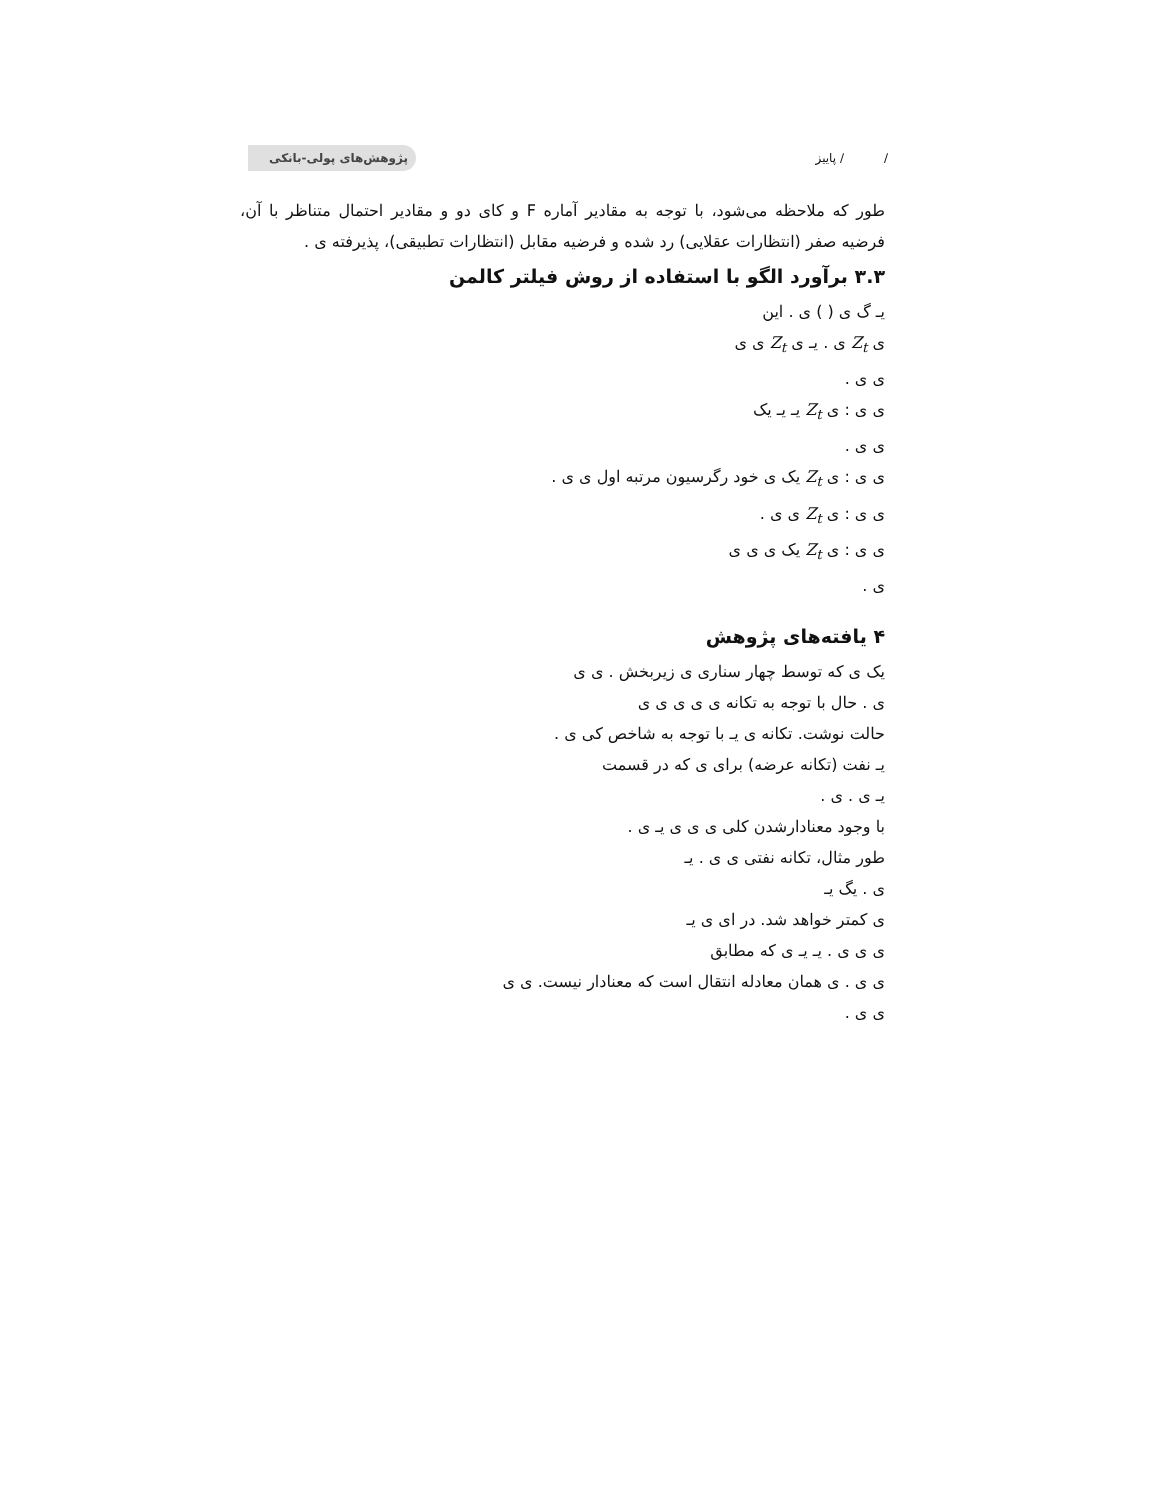/ / پاییز پژوهش‌های پولی-بانکی
طور که ملاحظه می‌شود، با توجه به مقادیر آماره F و کای دو و مقادیر احتمال متناظر با آن، فرضیه صفر (انتظارات عقلایی) رد شده و فرضیه مقابل (انتظارات تطبیقی)، پذیرفته ی .
۳.۳ برآورد الگو با استفاده از روش فیلتر کالمن
یـ گ ی ( ) ی . این
ی Z<sub>t</sub> ی . یـ ی Z<sub>t</sub> ی ی
ی ی .
ی ی : ی Z<sub>t</sub> یـ یـ یک
ی ی .
ی ی : ی Z<sub>t</sub> یک ی خود رگرسیون مرتبه اول ی ی .
ی ی : ی Z<sub>t</sub> ی ی .
ی ی : ی Z<sub>t</sub> یک ی ی ی
ی .
۴ یافته‌های پژوهش
یک ی که توسط چهار سناری ی زیربخش . ی ی
ی . حال با توجه به تکانه ی ی ی ی ی
حالت نوشت. تکانه ی یـ با توجه به شاخص کی ی .
یـ نفت (تکانه عرضه) برای ی که در قسمت
یـ ی . ی .
با وجود معنادارشدن کلی ی ی ی یـ ی .
طور مثال، تکانه نفتی ی ی . یـ
ی . یگ یـ
ی کمتر خواهد شد. در ای ی یـ
ی ی ی . یـ یـ ی که مطابق
ی ی . ی همان معادله انتقال است که معنادار نیست. ی ی
ی ی .